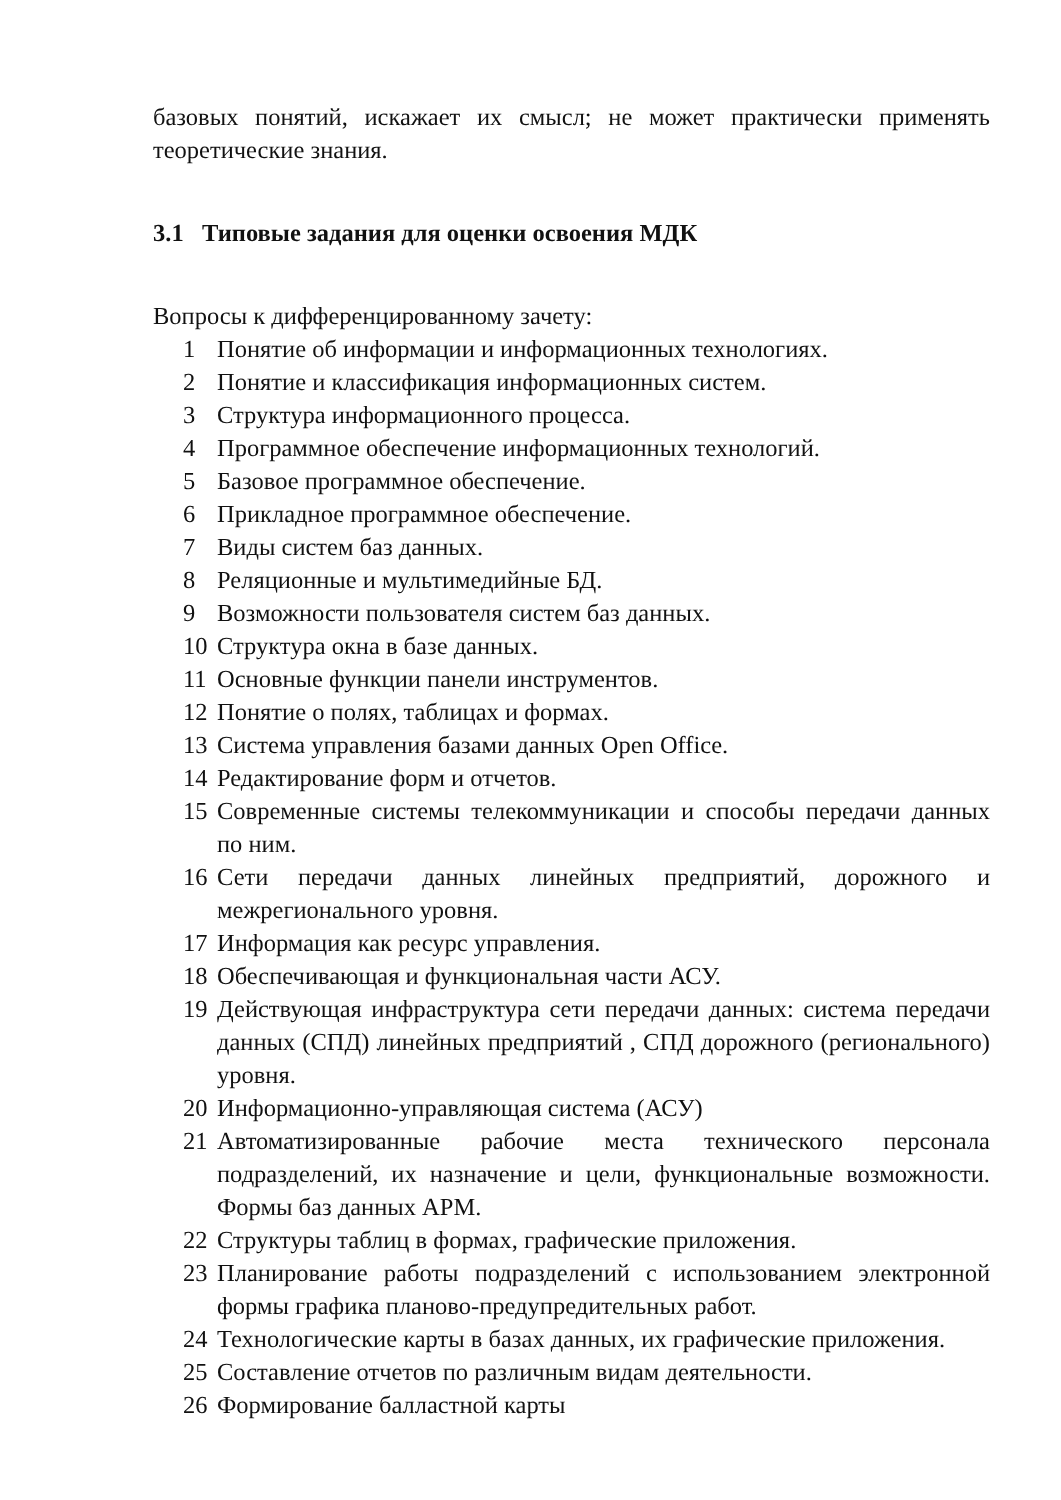базовых понятий, искажает их смысл; не может практически применять теоретические знания.
3.1 Типовые задания для оценки освоения МДК
Вопросы к дифференцированному зачету:
1 Понятие об информации и информационных технологиях.
2 Понятие и классификация информационных систем.
3 Структура информационного процесса.
4 Программное обеспечение информационных технологий.
5 Базовое программное обеспечение.
6 Прикладное программное обеспечение.
7 Виды систем баз данных.
8 Реляционные и мультимедийные БД.
9 Возможности пользователя систем баз данных.
10 Структура окна в базе данных.
11 Основные функции панели инструментов.
12 Понятие о полях, таблицах и формах.
13 Система управления базами данных Open Office.
14 Редактирование форм и отчетов.
15 Современные системы телекоммуникации и способы передачи данных по ним.
16 Сети передачи данных линейных предприятий, дорожного и межрегионального уровня.
17 Информация как ресурс управления.
18 Обеспечивающая и функциональная части АСУ.
19 Действующая инфраструктура сети передачи данных: система передачи данных (СПД) линейных предприятий , СПД дорожного (регионального) уровня.
20 Информационно-управляющая система (АСУ)
21 Автоматизированные рабочие места технического персонала подразделений, их назначение и цели, функциональные возможности. Формы баз данных АРМ.
22 Структуры таблиц в формах, графические приложения.
23 Планирование работы подразделений с использованием электронной формы графика планово-предупредительных работ.
24 Технологические карты в базах данных, их графические приложения.
25 Составление отчетов по различным видам деятельности.
26 Формирование балластной карты